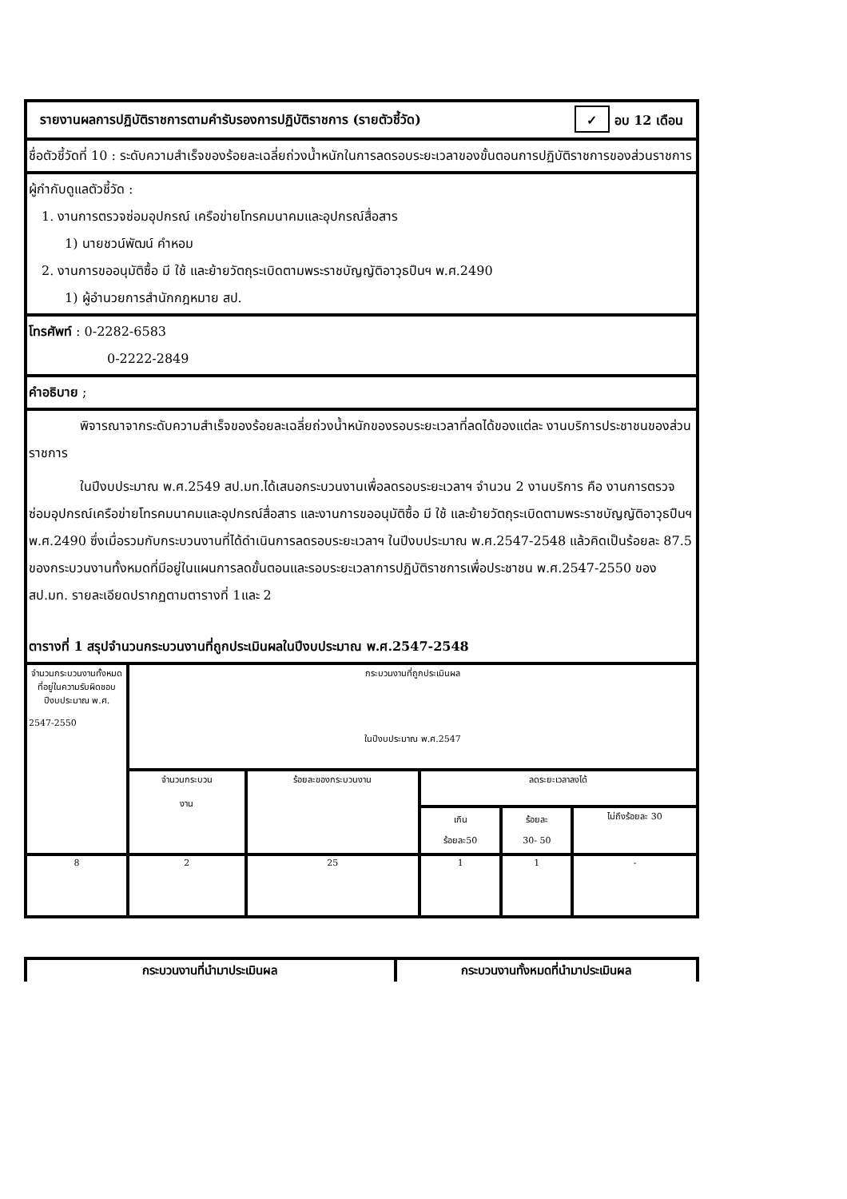รายงานผลการปฏิบัติราชการตามคำรับรองการปฏิบัติราชการ (รายตัวชี้วัด) ✓ อบ 12 เดือน
ชื่อตัวชี้วัดที่ 10 : ระดับความสำเร็จของร้อยละเฉลี่ยถ่วงน้ำหนักในการลดรอบระยะเวลาของขั้นตอนการปฏิบัติราชการของส่วนราชการ
ผู้กำกับดูแลตัวชี้วัด :
1. งานการตรวจซ่อมอุปกรณ์ เครือข่ายโทรคมนาคมและอุปกรณ์สื่อสาร
1) นายชวน์พัฒน์ คำหอม
2. งานการขออนุมัติซื้อ มี ใช้ และย้ายวัตถุระเบิดตามพระราชบัญญัติอาวุธปืนฯ พ.ศ.2490
1) ผู้อำนวยการสำนักกฎหมาย สป.
โทรศัพท์ : 0-2282-6583
0-2222-2849
คำอธิบาย ;
พิจารณาจากระดับความสำเร็จของร้อยละเฉลี่ยถ่วงน้ำหนักของรอบระยะเวลาที่ลดได้ของแต่ละ งานบริการประชาชนของส่วนราชการ
ในปีงบประมาณ พ.ศ.2549 สป.มท.ได้เสนอกระบวนงานเพื่อลดรอบระยะเวลาฯ จำนวน 2 งานบริการ คือ งานการตรวจซ่อมอุปกรณ์เครือข่ายโทรคมนาคมและอุปกรณ์สื่อสาร และงานการขออนุมัติซื้อ มี ใช้ และย้ายวัตถุระเบิดตามพระราชบัญญัติอาวุธปืนฯ พ.ศ.2490 ซึ่งเมื่อรวมกับกระบวนงานที่ได้ดำเนินการลดรอบระยะเวลาฯ ในปีงบประมาณ พ.ศ.2547-2548 แล้วคิดเป็นร้อยละ 87.5 ของกระบวนงานทั้งหมดที่มีอยู่ในแผนการลดขั้นตอนและรอบระยะเวลาการปฏิบัติราชการเพื่อประชาชน พ.ศ.2547-2550 ของ สป.มท. รายละเอียดปรากฏตามตารางที่ 1และ 2
ตารางที่ 1 สรุปจำนวนกระบวนงานที่ถูกประเมินผลในปีงบประมาณ พ.ศ.2547-2548
| จำนวนกระบวนงานทั้งหมดที่อยู่ในความรับผิดชอบ ปีงบประมาณ พ.ศ. 2547-2550 | กระบวนงานที่ถูกประเมินผล ในปีงบประมาณ พ.ศ.2547 | | | | |
| | จำนวนกระบวน งาน | ร้อยละของกระบวนงาน | ลดระยะเวลาลงได้ | | |
| | | | เกิน ร้อยละ50 | ร้อยละ 30- 50 | ไม่ถึงร้อยละ 30 |
| 8 | 2 | 25 | 1 | 1 | - |
| กระบวนงานที่นำมาประเมินผล | กระบวนงานทั้งหมดที่นำมาประเมินผล |